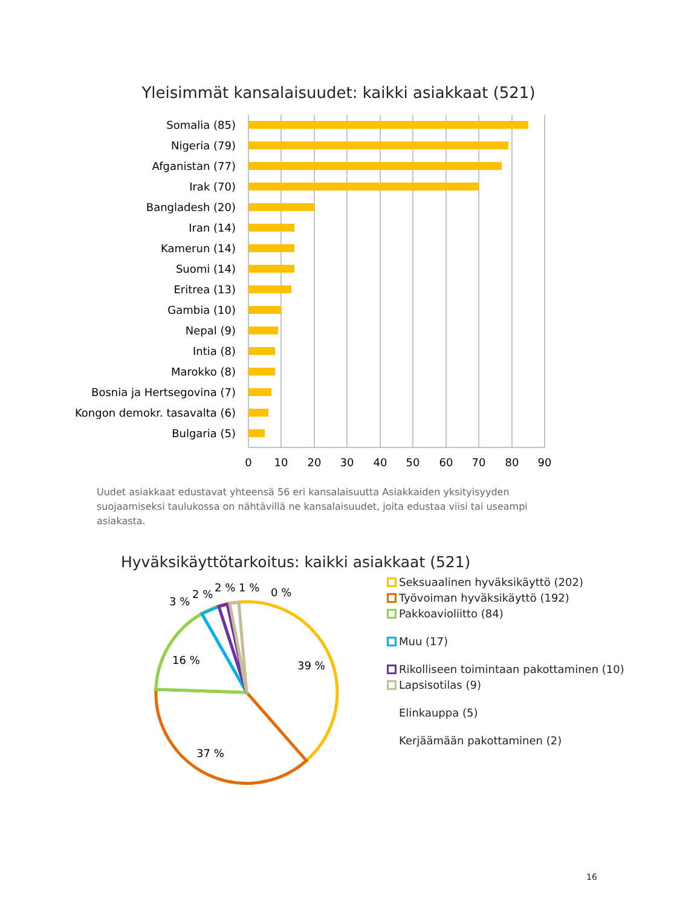Yleisimmät kansalaisuudet: kaikki asiakkaat (521)
Somalia (85)
Nigeria (79)
Afganistan (77)
Irak (70)
Bangladesh (20)
Iran (14)
Kamerun (14)
Suomi (14)
Eritrea (13)
Gambia (10)
Nepal (9)
Intia (8)
Marokko (8)
Bosnia ja Hertsegovina (7)
Kongon demokr. tasavalta (6)
Bulgaria (5)
0
10
20
30
40
50
60
70
80
90
Uudet asiakkaat edustavat yhteensä 56 eri kansalaisuutta Asiakkaiden yksityisyyden suojaamiseksi taulukossa on nähtävillä ne kansalaisuudet, joita edustaa viisi tai useampi asiakasta.
Hyväksikäyttötarkoitus: kaikki asiakkaat (521)
39 %
37 %
16 %
3 %
2 %
2 %
1 %
0 %
Seksuaalinen hyväksikäyttö (202)
Työvoiman hyväksikäyttö (192)
Pakkoavioliitto (84)
Muu (17)
Rikolliseen toimintaan pakottaminen (10)
Lapsisotilas (9)
Elinkauppa (5)
Kerjäämään pakottaminen (2)
16